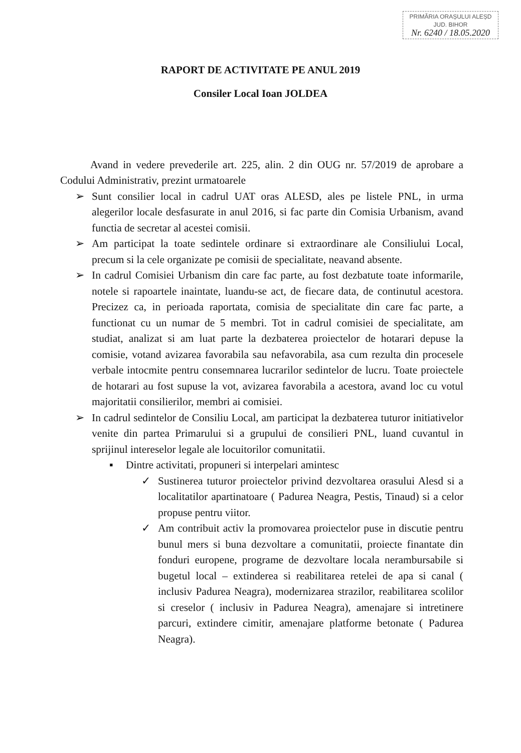PRIMĂRIA ORAȘULUI ALEȘD
JUD. BIHOR
Nr. 6240 / 18.05.2020
RAPORT DE ACTIVITATE PE ANUL 2019
Consiler Local Ioan JOLDEA
Avand in vedere prevederile art. 225, alin. 2 din OUG nr. 57/2019 de aprobare a Codului Administrativ, prezint urmatoarele
➢ Sunt consilier local in cadrul UAT oras ALESD, ales pe listele PNL, in urma alegerilor locale desfasurate in anul 2016, si fac parte din Comisia Urbanism, avand functia de secretar al acestei comisii.
➢ Am participat la toate sedintele ordinare si extraordinare ale Consiliului Local, precum si la cele organizate pe comisii de specialitate, neavand absente.
➢ In cadrul Comisiei Urbanism din care fac parte, au fost dezbatute toate informarile, notele si rapoartele inaintate, luandu-se act, de fiecare data, de continutul acestora. Precizez ca, in perioada raportata, comisia de specialitate din care fac parte, a functionat cu un numar de 5 membri. Tot in cadrul comisiei de specialitate, am studiat, analizat si am luat parte la dezbaterea proiectelor de hotarari depuse la comisie, votand avizarea favorabila sau nefavorabila, asa cum rezulta din procesele verbale intocmite pentru consemnarea lucrarilor sedintelor de lucru. Toate proiectele de hotarari au fost supuse la vot, avizarea favorabila a acestora, avand loc cu votul majoritatii consilierilor, membri ai comisiei.
➢ In cadrul sedintelor de Consiliu Local, am participat la dezbaterea tuturor initiativelor venite din partea Primarului si a grupului de consilieri PNL, luand cuvantul in sprijinul intereselor legale ale locuitorilor comunitatii.
▪ Dintre activitati, propuneri si interpelari amintesc
✓ Sustinerea tuturor proiectelor privind dezvoltarea orasului Alesd si a localitatilor apartinatoare ( Padurea Neagra, Pestis, Tinaud) si a celor propuse pentru viitor.
✓ Am contribuit activ la promovarea proiectelor puse in discutie pentru bunul mers si buna dezvoltare a comunitatii, proiecte finantate din fonduri europene, programe de dezvoltare locala nerambursabile si bugetul local – extinderea si reabilitarea retelei de apa si canal ( inclusiv Padurea Neagra), modernizarea strazilor, reabilitarea scolilor si creselor ( inclusiv in Padurea Neagra), amenajare si intretinere parcuri, extindere cimitir, amenajare platforme betonate ( Padurea Neagra).